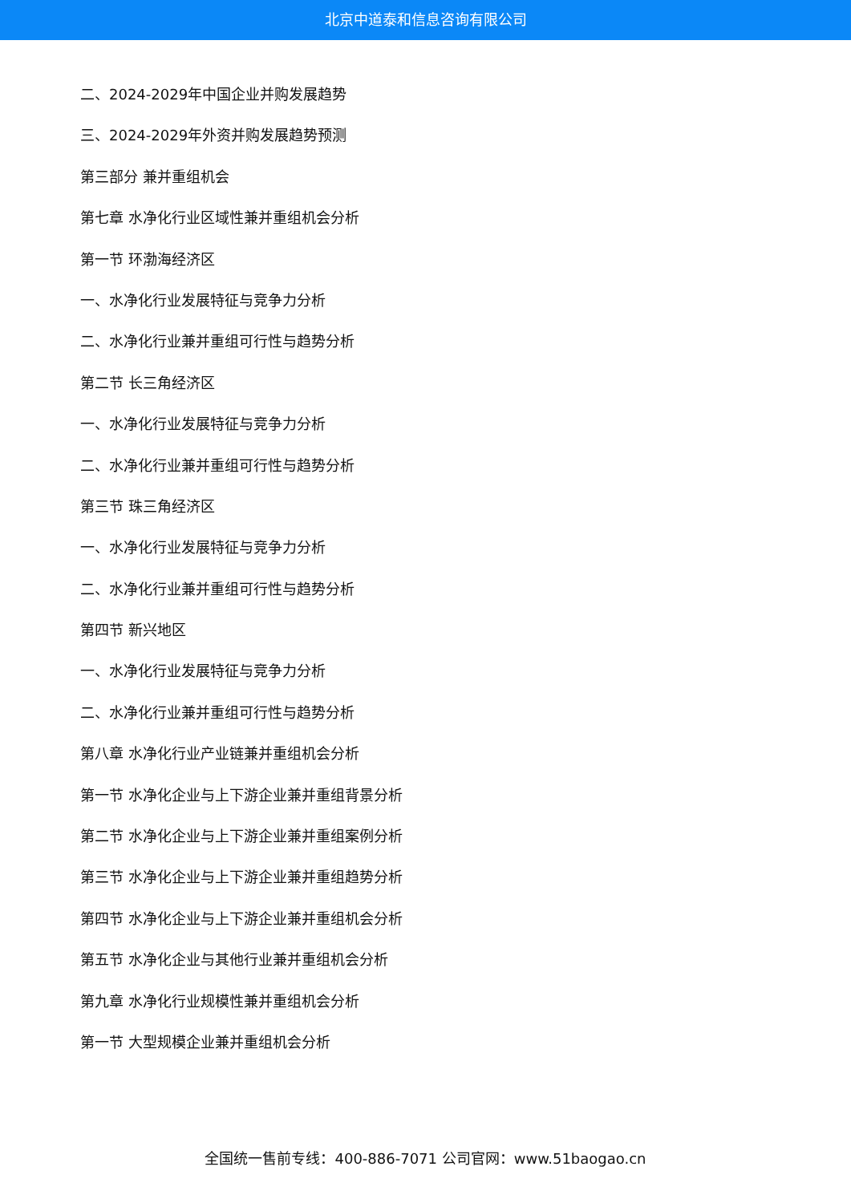北京中道泰和信息咨询有限公司
二、2024-2029年中国企业并购发展趋势
三、2024-2029年外资并购发展趋势预测
第三部分 兼并重组机会
第七章 水净化行业区域性兼并重组机会分析
第一节 环渤海经济区
一、水净化行业发展特征与竞争力分析
二、水净化行业兼并重组可行性与趋势分析
第二节 长三角经济区
一、水净化行业发展特征与竞争力分析
二、水净化行业兼并重组可行性与趋势分析
第三节 珠三角经济区
一、水净化行业发展特征与竞争力分析
二、水净化行业兼并重组可行性与趋势分析
第四节 新兴地区
一、水净化行业发展特征与竞争力分析
二、水净化行业兼并重组可行性与趋势分析
第八章 水净化行业产业链兼并重组机会分析
第一节 水净化企业与上下游企业兼并重组背景分析
第二节 水净化企业与上下游企业兼并重组案例分析
第三节 水净化企业与上下游企业兼并重组趋势分析
第四节 水净化企业与上下游企业兼并重组机会分析
第五节 水净化企业与其他行业兼并重组机会分析
第九章 水净化行业规模性兼并重组机会分析
第一节 大型规模企业兼并重组机会分析
全国统一售前专线：400-886-7071 公司官网：www.51baogao.cn